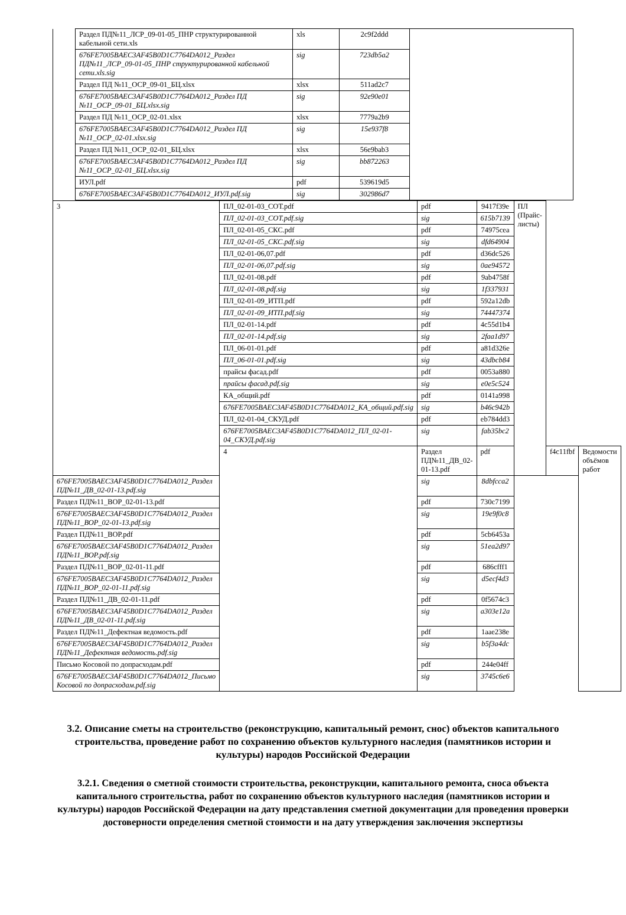| | Раздел ПД№11_ЛСР_09-01-05_ПНР структурированной кабельной сети.xls | xls | 2c9f2ddd | |
| | 676FE7005BAEC3AF45B0D1C7764DA012_Раздел ПД№11_ЛСР_09-01-05_ПНР структурированной кабельной сети.xls.sig | sig | 723db5a2 | |
| | Раздел ПД №11_ОСР_09-01_БЦ.xlsx | xlsx | 511ad2c7 | |
| | 676FE7005BAEC3AF45B0D1C7764DA012_Раздел ПД №11_ОСР_09-01_БЦ.xlsx.sig | sig | 92e90e01 | |
| | Раздел ПД №11_ОСР_02-01.xlsx | xlsx | 7779a2b9 | |
| | 676FE7005BAEC3AF45B0D1C7764DA012_Раздел ПД №11_ОСР_02-01.xlsx.sig | sig | 15e937f8 | |
| | Раздел ПД №11_ОСР_02-01_БЦ.xlsx | xlsx | 56e9bab3 | |
| | 676FE7005BAEC3AF45B0D1C7764DA012_Раздел ПД №11_ОСР_02-01_БЦ.xlsx.sig | sig | bb872263 | |
| | ИУЛ.pdf | pdf | 539619d5 | |
| | 676FE7005BAEC3AF45B0D1C7764DA012_ИУЛ.pdf.sig | sig | 302986d7 | |
| 3 | ПЛ_02-01-03_СОТ.pdf | pdf | 9417f39e | ПЛ (Прайс-листы) | | |
| | ПЛ_02-01-03_СОТ.pdf.sig | sig | 615b7139 | | | |
| | ПЛ_02-01-05_СКС.pdf | pdf | 74975cea | | | |
| | ПЛ_02-01-05_СКС.pdf.sig | sig | dfd64904 | | | |
| | ПЛ_02-01-06,07.pdf | pdf | d36dc526 | | | |
| | ПЛ_02-01-06,07.pdf.sig | sig | 0ae94572 | | | |
| | ПЛ_02-01-08.pdf | pdf | 9ab4758f | | | |
| | ПЛ_02-01-08.pdf.sig | sig | 1f337931 | | | |
| | ПЛ_02-01-09_ИТП.pdf | pdf | 592a12db | | | |
| | ПЛ_02-01-09_ИТП.pdf.sig | sig | 74447374 | | | |
| | ПЛ_02-01-14.pdf | pdf | 4c55d1b4 | | | |
| | ПЛ_02-01-14.pdf.sig | sig | 2faa1d97 | | | |
| | ПЛ_06-01-01.pdf | pdf | a81d326e | | | |
| | ПЛ_06-01-01.pdf.sig | sig | 43dbcb84 | | | |
| | прайсы фасад.pdf | pdf | 0053a880 | | | |
| | прайсы фасад.pdf.sig | sig | e0e5c524 | | | |
| | КА_общий.pdf | pdf | 0141a998 | | | |
| | 676FE7005BAEC3AF45B0D1C7764DA012_КА_общий.pdf.sig | sig | b46c942b | | | |
| | ПЛ_02-01-04_СКУД.pdf | pdf | eb784dd3 | | | |
| | 676FE7005BAEC3AF45B0D1C7764DA012_ПЛ_02-01-04_СКУД.pdf.sig | sig | fab35bc2 | | | |
| | 4 | Раздел ПД№11_ДВ_02-01-13.pdf | pdf | | f4c11fbf | Ведомости объёмов работ |
| 676FE7005BAEC3AF45B0D1C7764DA012_Раздел ПД№11_ДВ_02-01-13.pdf.sig | | sig | 8dbfcca2 | | | |
| Раздел ПД№11_ВОР_02-01-13.pdf | | pdf | 730c7199 | | | |
| 676FE7005BAEC3AF45B0D1C7764DA012_Раздел ПД№11_ВОР_02-01-13.pdf.sig | | sig | 19e9f0c8 | | | |
| Раздел ПД№11_ВОР.pdf | | pdf | 5cb6453a | | | |
| 676FE7005BAEC3AF45B0D1C7764DA012_Раздел ПД№11_ВОР.pdf.sig | | sig | 51ea2d97 | | | |
| Раздел ПД№11_ВОР_02-01-11.pdf | | pdf | 686cfff1 | | | |
| 676FE7005BAEC3AF45B0D1C7764DA012_Раздел ПД№11_ВОР_02-01-11.pdf.sig | | sig | d5ecf4d3 | | | |
| Раздел ПД№11_ДВ_02-01-11.pdf | | pdf | 0f5674c3 | | | |
| 676FE7005BAEC3AF45B0D1C7764DA012_Раздел ПД№11_ДВ_02-01-11.pdf.sig | | sig | a303e12a | | | |
| Раздел ПД№11_Дефектная ведомость.pdf | | pdf | 1aae238e | | | |
| 676FE7005BAEC3AF45B0D1C7764DA012_Раздел ПД№11_Дефектная ведомость.pdf.sig | | sig | b5f3a4dc | | | |
| Письмо Косовой по допрасходам.pdf | | pdf | 244e04ff | | | |
| 676FE7005BAEC3AF45B0D1C7764DA012_Письмо Косовой по допрасходам.pdf.sig | | sig | 3745c6e6 | | | |
3.2. Описание сметы на строительство (реконструкцию, капитальный ремонт, снос) объектов капитального строительства, проведение работ по сохранению объектов культурного наследия (памятников истории и культуры) народов Российской Федерации
3.2.1. Сведения о сметной стоимости строительства, реконструкции, капитального ремонта, сноса объекта капитального строительства, работ по сохранению объектов культурного наследия (памятников истории и культуры) народов Российской Федерации на дату представления сметной документации для проведения проверки достоверности определения сметной стоимости и на дату утверждения заключения экспертизы